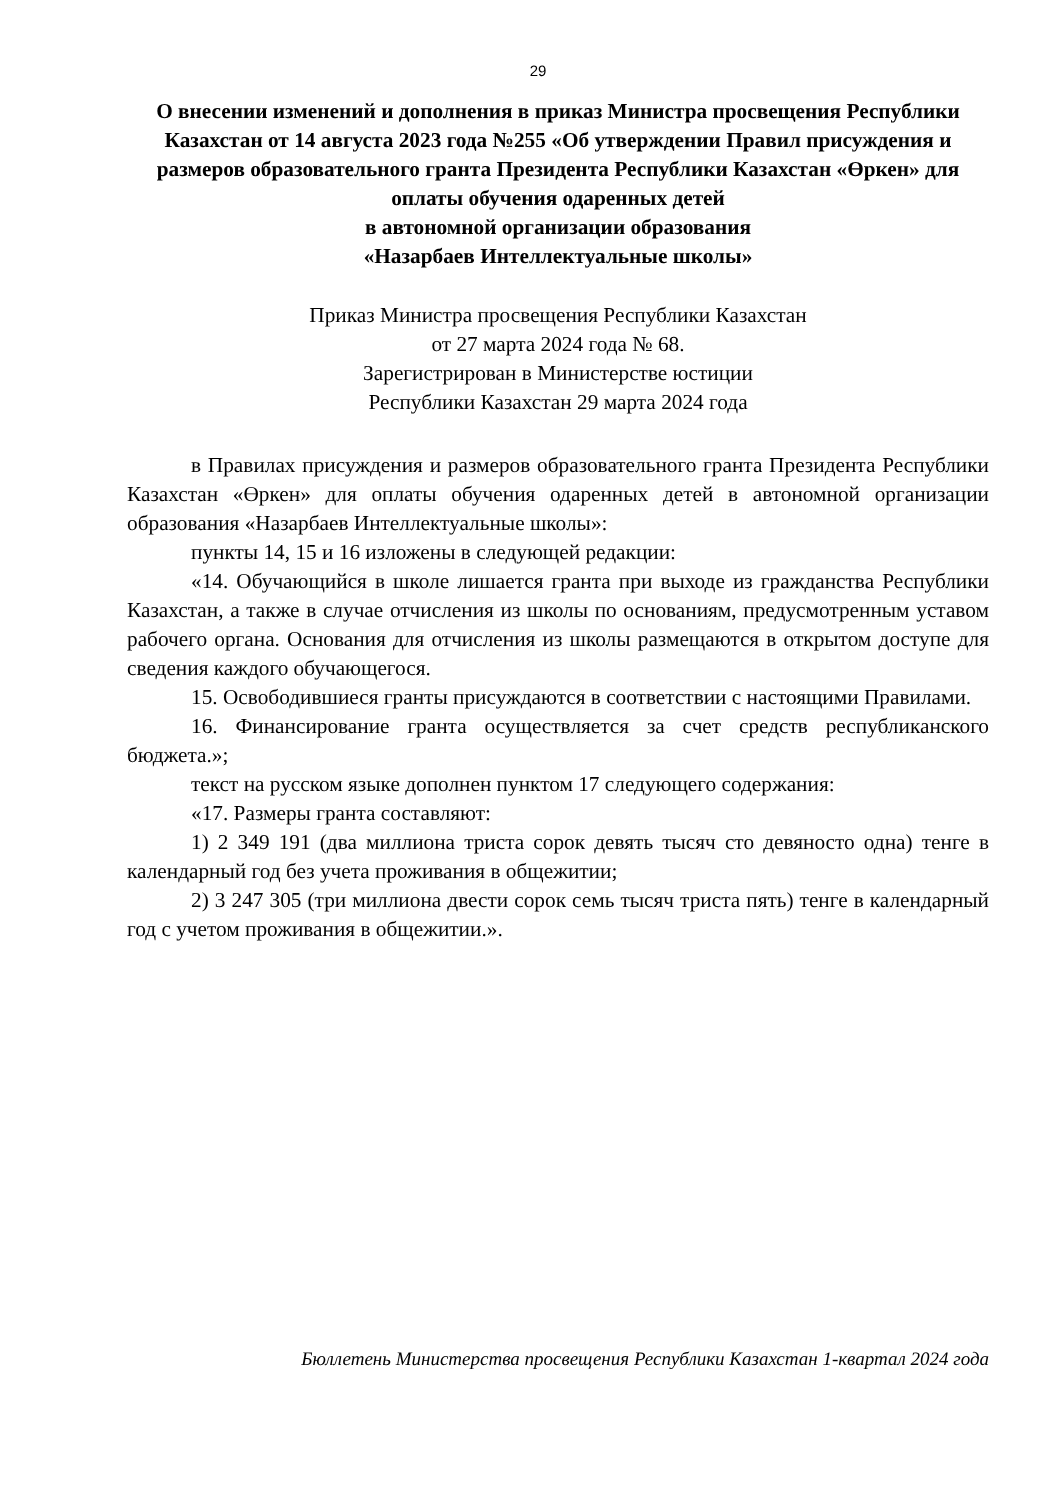29
О внесении изменений и дополнения в приказ Министра просвещения Республики Казахстан от 14 августа 2023 года №255 «Об утверждении Правил присуждения и размеров образовательного гранта Президента Республики Казахстан «Өркен» для оплаты обучения одаренных детей
в автономной организации образования
«Назарбаев Интеллектуальные школы»
Приказ Министра просвещения Республики Казахстан
от 27 марта 2024 года № 68.
Зарегистрирован в Министерстве юстиции
Республики Казахстан 29 марта 2024 года
в Правилах присуждения и размеров образовательного гранта Президента Республики Казахстан «Өркен» для оплаты обучения одаренных детей в автономной организации образования «Назарбаев Интеллектуальные школы»:
пункты 14, 15 и 16 изложены в следующей редакции:
«14. Обучающийся в школе лишается гранта при выходе из гражданства Республики Казахстан, а также в случае отчисления из школы по основаниям, предусмотренным уставом рабочего органа. Основания для отчисления из школы размещаются в открытом доступе для сведения каждого обучающегося.
15. Освободившиеся гранты присуждаются в соответствии с настоящими Правилами.
16. Финансирование гранта осуществляется за счет средств республиканского бюджета.»;
текст на русском языке дополнен пунктом 17 следующего содержания:
«17. Размеры гранта составляют:
1) 2 349 191 (два миллиона триста сорок девять тысяч сто девяносто одна) тенге в календарный год без учета проживания в общежитии;
2) 3 247 305 (три миллиона двести сорок семь тысяч триста пять) тенге в календарный год с учетом проживания в общежитии.».
Бюллетень Министерства просвещения Республики Казахстан 1-квартал 2024 года